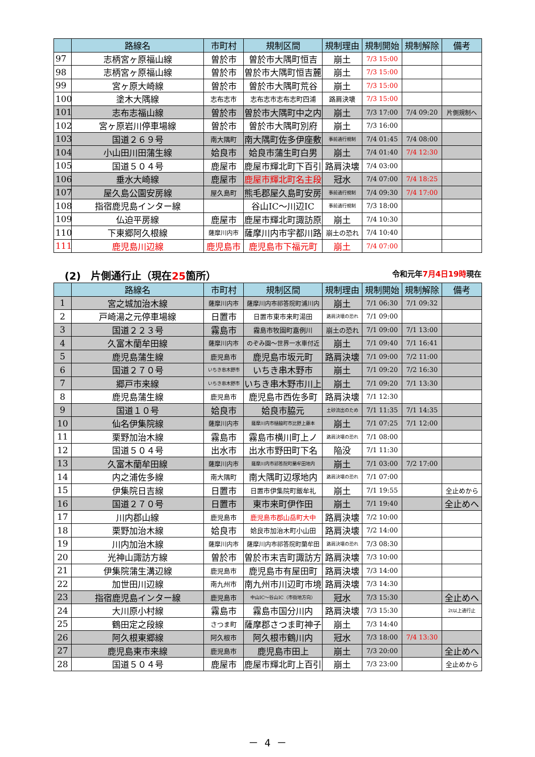| | 路線名 | 市町村 | 規制区間 | 規制理由 | 規制開始 | 規制解除 | 備考 |
| --- | --- | --- | --- | --- | --- | --- | --- |
| 97 | 志柄宮ヶ原福山線 | 曽於市 | 曽於市大隅町恒吉 | 崩土 | 7/3 15:00 | | |
| 98 | 志柄宮ヶ原福山線 | 曽於市 | 曽於市大隅町恒吉麓 | 崩土 | 7/3 15:00 | | |
| 99 | 宮ヶ原大崎線 | 曽於市 | 曽於市大隅町荒谷 | 崩土 | 7/3 15:00 | | |
| 100 | 塗木大隅線 | 志布志市 | 志布志市志布志町四浦 | 路肩決壊 | 7/3 15:00 | | |
| 101 | 志布志福山線 | 曽於市 | 曽於市大隅町中之内 | 崩土 | 7/3 17:00 | 7/4 09:20 | 片側規制へ |
| 102 | 宮ヶ原岩川停車場線 | 曽於市 | 曽於市大隅町別府 | 崩土 | 7/3 16:00 | | |
| 103 | 国道２６９号 | 南大隅町 | 南大隅町佐多伊座敷 | 事前通行規制 | 7/4 01:45 | 7/4 08:00 | |
| 104 | 小山田川田蒲生線 | 姶良市 | 姶良市蒲生町白男 | 崩土 | 7/4 01:40 | 7/4 12:30 | |
| 105 | 国道５０４号 | 鹿屋市 | 鹿屋市輝北町下百引 | 路肩決壊 | 7/4 03:00 | | |
| 106 | 垂水大崎線 | 鹿屋市 | 鹿屋市輝北町名主段 | 冠水 | 7/4 07:00 | 7/4 18:25 | |
| 107 | 屋久島公園安房線 | 屋久島町 | 熊毛郡屋久島町安房 | 事前通行規制 | 7/4 09:30 | 7/4 17:00 | |
| 108 | 指宿鹿児島インター線 | | 谷山IC～川辺IC | 事前通行規制 | 7/3 18:00 | | |
| 109 | 仏迫平房線 | 鹿屋市 | 鹿屋市輝北町諏訪原 | 崩土 | 7/4 10:30 | | |
| 110 | 下東郷阿久根線 | 薩摩川内市 | 薩摩川内市宇都川路 | 崩土の恐れ | 7/4 10:40 | | |
| 111 | 鹿児島川辺線 | 鹿児島市 | 鹿児島市下福元町 | 崩土 | 7/4 07:00 | | |
(2)　片側通行止（現在25箇所） 令和元年7月4日19時現在
| | 路線名 | 市町村 | 規制区間 | 規制理由 | 規制開始 | 規制解除 | 備考 |
| --- | --- | --- | --- | --- | --- | --- | --- |
| 1 | 宮之城加治木線 | 薩摩川内市 | 薩摩川内市祁答院町浦川内 | 崩土 | 7/1 06:30 | 7/1 09:32 | |
| 2 | 戸崎湯之元停車場線 | 日置市 | 日置市東市来町湯田 | 路肩決壊の恐れ | 7/1 09:00 | | |
| 3 | 国道２２３号 | 霧島市 | 霧島市牧園町嘉例川 | 崩土の恐れ | 7/1 09:00 | 7/1 13:00 | |
| 4 | 久富木蘭牟田線 | 薩摩川内市 | のぞみ園～世界一水車付近 | 崩土 | 7/1 09:40 | 7/1 16:41 | |
| 5 | 鹿児島蒲生線 | 鹿児島市 | 鹿児島市坂元町 | 路肩決壊 | 7/1 09:00 | 7/2 11:00 | |
| 6 | 国道２７０号 | いちき串木野市 | いちき串木野市 | 崩土 | 7/1 09:20 | 7/2 16:30 | |
| 7 | 郷戸市来線 | いちき串木野市 | いちき串木野市川上 | 崩土 | 7/1 09:20 | 7/1 13:30 | |
| 8 | 鹿児島蒲生線 | 鹿児島市 | 鹿児島市西佐多町 | 路肩決壊 | 7/1 12:30 | | |
| 9 | 国道１０号 | 姶良市 | 姶良市脇元 | 土砂流出のため | 7/1 11:35 | 7/1 14:35 | |
| 10 | 仙名伊集院線 | 薩摩川内市 | 薩摩川内市樋脇町市比野上藤本 | 崩土 | 7/1 07:25 | 7/1 12:00 | |
| 11 | 栗野加治木線 | 霧島市 | 霧島市横川町上ノ | 路肩決壊の恐れ | 7/1 08:00 | | |
| 12 | 国道５０４号 | 出水市 | 出水市野田町下名 | 陥没 | 7/1 11:30 | | |
| 13 | 久富木蘭牟田線 | 薩摩川内市 | 薩摩川内市祁答院町蘭牟田地内 | 崩土 | 7/1 03:00 | 7/2 17:00 | |
| 14 | 内之浦佐多線 | 南大隅町 | 南大隅町辺塚地内 | 路肩決壊の恐れ | 7/1 07:00 | | |
| 15 | 伊集院日吉線 | 日置市 | 日置市伊集院町飯牟礼 | 崩土 | 7/1 19:55 | | 全止めから |
| 16 | 国道２７０号 | 日置市 | 東市来町伊作田 | 崩土 | 7/1 19:40 | | 全止めへ |
| 17 | 川内郡山線 | 鹿児島市 | 鹿児島市郡山岳町大中 | 路肩決壊 | 7/2 10:00 | | |
| 18 | 栗野加治木線 | 姶良市 | 姶良市加治木町小山田 | 路肩決壊 | 7/2 14:00 | | |
| 19 | 川内加治木線 | 薩摩川内市 | 薩摩川内市祁答院町蘭牟田 | 路肩決壊の恐れ | 7/3 08:30 | | |
| 20 | 光神山諏訪方線 | 曽於市 | 曽於市末吉町諏訪方 | 路肩決壊 | 7/3 10:00 | | |
| 21 | 伊集院蒲生溝辺線 | 鹿児島市 | 鹿児島市有屋田町 | 路肩決壊 | 7/3 14:00 | | |
| 22 | 加世田川辺線 | 南九州市 | 南九州市川辺町市境 | 路肩決壊 | 7/3 14:30 | | |
| 23 | 指宿鹿児島インター線 | 鹿児島市 | 中山IC～谷山IC（市街地方向） | 冠水 | 7/3 15:30 | | 全止めへ |
| 24 | 大川原小村線 | 霧島市 | 霧島市国分川内 | 路肩決壊 | 7/3 15:30 | | 2t以上通行止 |
| 25 | 鶴田定之段線 | さつま町 | 薩摩郡さつま町神子 | 崩土 | 7/3 14:40 | | |
| 26 | 阿久根東郷線 | 阿久根市 | 阿久根市鶴川内 | 冠水 | 7/3 18:00 | 7/4 13:30 | |
| 27 | 鹿児島東市来線 | 鹿児島市 | 鹿児島市田上 | 崩土 | 7/3 20:00 | | 全止めへ |
| 28 | 国道５０４号 | 鹿屋市 | 鹿屋市輝北町上百引 | 崩土 | 7/3 23:00 | | 全止めから |
－ 4 －